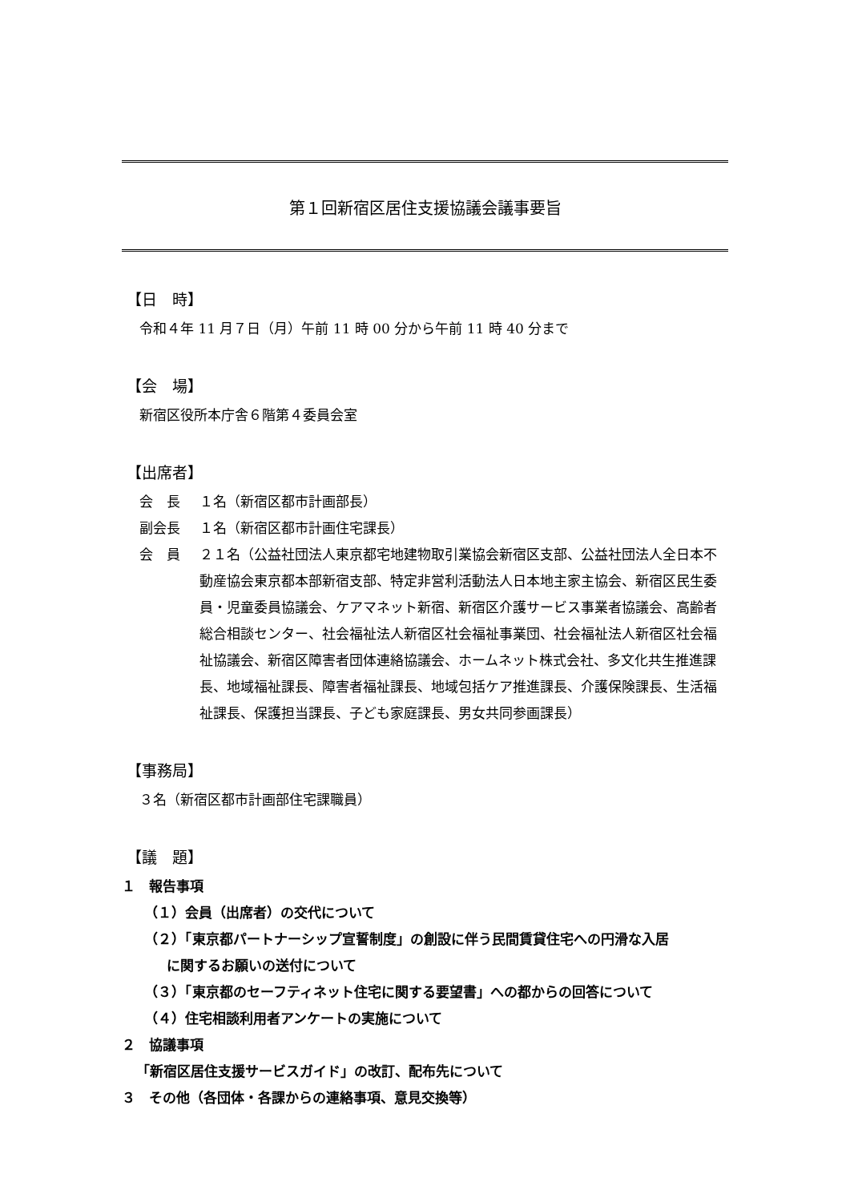第１回新宿区居住支援協議会議事要旨
【日　時】
令和４年 11 月７日（月）午前 11 時 00 分から午前 11 時 40 分まで
【会　場】
新宿区役所本庁舎６階第４委員会室
【出席者】
会　長 １名（新宿区都市計画部長）
副会長 １名（新宿区都市計画住宅課長）
会　員 ２１名（公益社団法人東京都宅地建物取引業協会新宿区支部、公益社団法人全日本不動産協会東京都本部新宿支部、特定非営利活動法人日本地主家主協会、新宿区民生委員・児童委員協議会、ケアマネット新宿、新宿区介護サービス事業者協議会、高齢者総合相談センター、社会福祉法人新宿区社会福祉事業団、社会福祉法人新宿区社会福祉協議会、新宿区障害者団体連絡協議会、ホームネット株式会社、多文化共生推進課長、地域福祉課長、障害者福祉課長、地域包括ケア推進課長、介護保険課長、生活福祉課長、保護担当課長、子ども家庭課長、男女共同参画課長）
【事務局】
３名（新宿区都市計画部住宅課職員）
【議　題】
１　報告事項
（１）会員（出席者）の交代について
（２）「東京都パートナーシップ宣誓制度」の創設に伴う民間賃貸住宅への円滑な入居
に関するお願いの送付について
（３）「東京都のセーフティネット住宅に関する要望書」への都からの回答について
（４）住宅相談利用者アンケートの実施について
２　協議事項
「新宿区居住支援サービスガイド」の改訂、配布先について
３　その他（各団体・各課からの連絡事項、意見交換等）